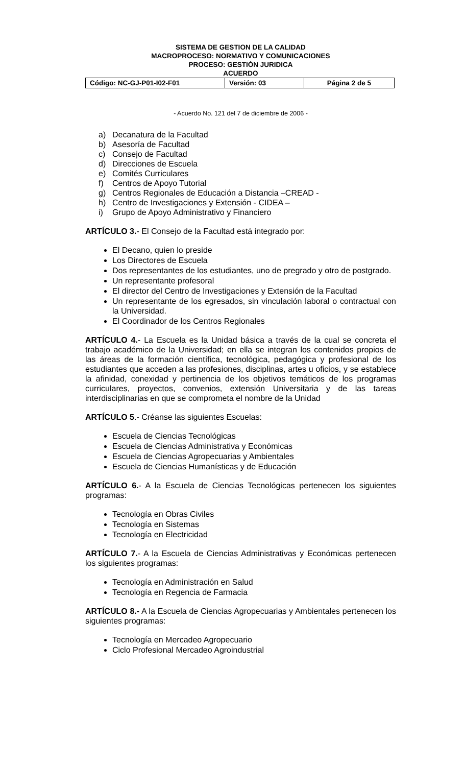SISTEMA DE GESTION DE LA CALIDAD
MACROPROCESO: NORMATIVO Y COMUNICACIONES
PROCESO: GESTIÓN JURIDICA
ACUERDO
| Código: NC-GJ-P01-I02-F01 | Versión: 03 | Página 2 de 5 |
- Acuerdo No. 121 del 7 de diciembre de 2006 -
a) Decanatura de la Facultad
b) Asesoría de Facultad
c) Consejo de Facultad
d) Direcciones de Escuela
e) Comités Curriculares
f) Centros de Apoyo Tutorial
g) Centros Regionales de Educación a Distancia –CREAD -
h) Centro de Investigaciones y Extensión - CIDEA –
i) Grupo de Apoyo Administrativo y Financiero
ARTÍCULO 3.- El Consejo de la Facultad está integrado por:
El Decano, quien lo preside
Los Directores de Escuela
Dos representantes de los estudiantes, uno de pregrado y otro de postgrado.
Un representante profesoral
El director del Centro de Investigaciones y Extensión de la Facultad
Un representante de los egresados, sin vinculación laboral o contractual con la Universidad.
El Coordinador de los Centros Regionales
ARTÍCULO 4.- La Escuela es la Unidad básica a través de la cual se concreta el trabajo académico de la Universidad; en ella se integran los contenidos propios de las áreas de la formación científica, tecnológica, pedagógica y profesional de los estudiantes que acceden a las profesiones, disciplinas, artes u oficios, y se establece la afinidad, conexidad y pertinencia de los objetivos temáticos de los programas curriculares, proyectos, convenios, extensión Universitaria y de las tareas interdisciplinarias en que se comprometa el nombre de la Unidad
ARTÍCULO 5.- Créanse las siguientes Escuelas:
Escuela de Ciencias Tecnológicas
Escuela de Ciencias Administrativa y Económicas
Escuela de Ciencias Agropecuarias y Ambientales
Escuela de Ciencias Humanísticas y de Educación
ARTÍCULO 6.- A la Escuela de Ciencias Tecnológicas pertenecen los siguientes programas:
Tecnología en Obras Civiles
Tecnología en Sistemas
Tecnología en Electricidad
ARTÍCULO 7.- A la Escuela de Ciencias Administrativas y Económicas pertenecen los siguientes programas:
Tecnología en Administración en Salud
Tecnología en Regencia de Farmacia
ARTÍCULO 8.- A la Escuela de Ciencias Agropecuarias y Ambientales pertenecen los siguientes programas:
Tecnología en Mercadeo Agropecuario
Ciclo Profesional Mercadeo Agroindustrial